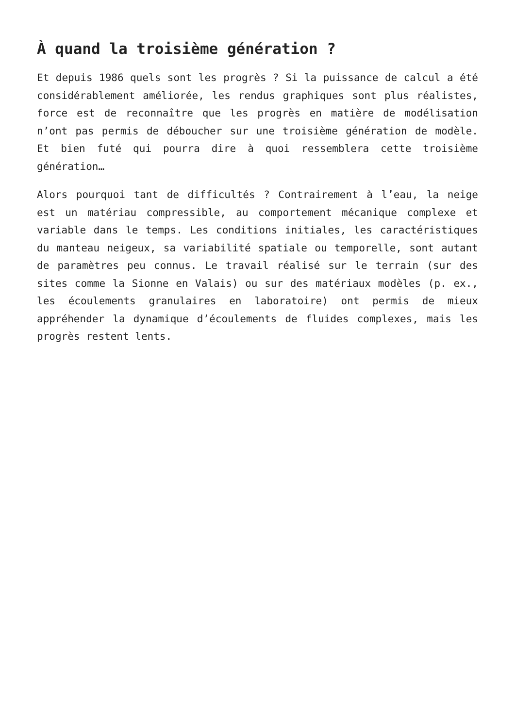À quand la troisième génération ?
Et depuis 1986 quels sont les progrès ? Si la puissance de calcul a été considérablement améliorée, les rendus graphiques sont plus réalistes, force est de reconnaître que les progrès en matière de modélisation n’ont pas permis de déboucher sur une troisième génération de modèle. Et bien futé qui pourra dire à quoi ressemblera cette troisième génération…
Alors pourquoi tant de difficultés ? Contrairement à l’eau, la neige est un matériau compressible, au comportement mécanique complexe et variable dans le temps. Les conditions initiales, les caractéristiques du manteau neigeux, sa variabilité spatiale ou temporelle, sont autant de paramètres peu connus. Le travail réalisé sur le terrain (sur des sites comme la Sionne en Valais) ou sur des matériaux modèles (p. ex., les écoulements granulaires en laboratoire) ont permis de mieux appréhender la dynamique d’écoulements de fluides complexes, mais les progrès restent lents.